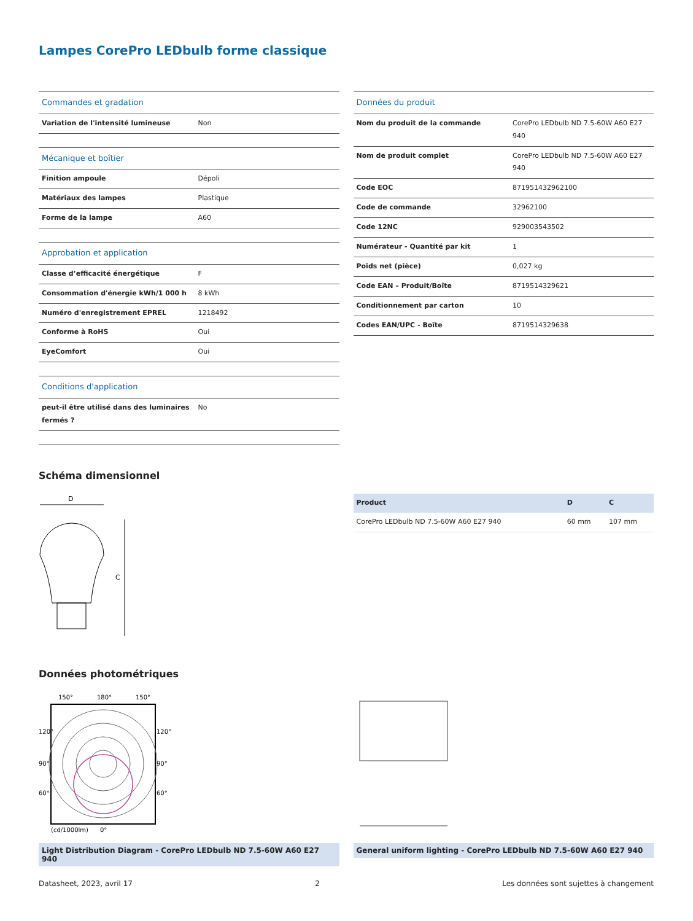Lampes CorePro LEDbulb forme classique
| Commandes et gradation | |
| Variation de l'intensité lumineuse | Non |
| Mécanique et boîtier | |
| Finition ampoule | Dépoli |
| Matériaux des lampes | Plastique |
| Forme de la lampe | A60 |
| Approbation et application | |
| Classe d’efficacité énergétique | F |
| Consommation d'énergie kWh/1 000 h | 8 kWh |
| Numéro d'enregistrement EPREL | 1218492 |
| Conforme à RoHS | Oui |
| EyeComfort | Oui |
| Conditions d'application | |
| peut-il être utilisé dans des luminaires fermés ? | No |
| Données du produit | |
| Nom du produit de la commande | CorePro LEDbulb ND 7.5-60W A60 E27 940 |
| Nom de produit complet | CorePro LEDbulb ND 7.5-60W A60 E27 940 |
| Code EOC | 871951432962100 |
| Code de commande | 32962100 |
| Code 12NC | 929003543502 |
| Numérateur - Quantité par kit | 1 |
| Poids net (pièce) | 0,027 kg |
| Code EAN – Produit/Boîte | 8719514329621 |
| Conditionnement par carton | 10 |
| Codes EAN/UPC - Boîte | 8719514329638 |
Schéma dimensionnel
D
C
| Product | D | C |
| --- | --- | --- |
| CorePro LEDbulb ND 7.5-60W A60 E27 940 | 60 mm | 107 mm |
Données photométriques
150°
180°
150°
120°
90°
60°
120°
90°
60°
(cd/1000lm)
0°
Light Distribution Diagram - CorePro LEDbulb ND 7.5-60W A60 E27 940
General uniform lighting - CorePro LEDbulb ND 7.5-60W A60 E27 940
Datasheet, 2023, avril 17 2 Les données sont sujettes à changement